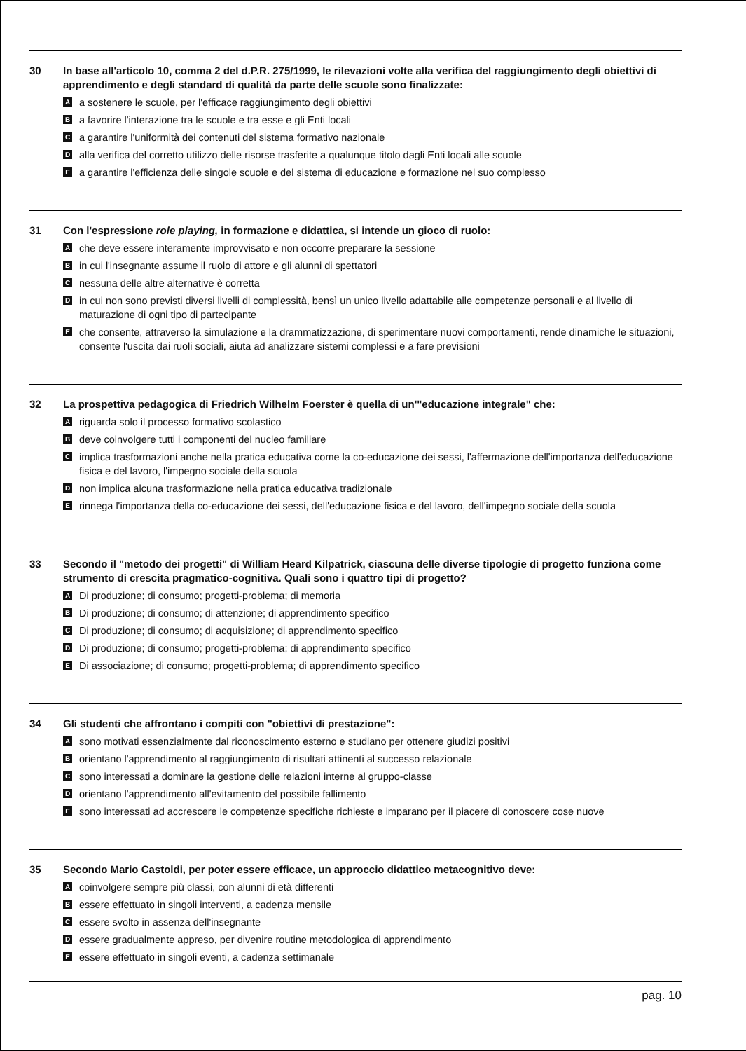30 In base all'articolo 10, comma 2 del d.P.R. 275/1999, le rilevazioni volte alla verifica del raggiungimento degli obiettivi di apprendimento e degli standard di qualità da parte delle scuole sono finalizzate:
Aa sostenere le scuole, per l'efficace raggiungimento degli obiettivi
Ba favorire l'interazione tra le scuole e tra esse e gli Enti locali
Ca garantire l'uniformità dei contenuti del sistema formativo nazionale
Dalla verifica del corretto utilizzo delle risorse trasferite a qualunque titolo dagli Enti locali alle scuole
Ea garantire l'efficienza delle singole scuole e del sistema di educazione e formazione nel suo complesso
31 Con l'espressione role playing, in formazione e didattica, si intende un gioco di ruolo:
Ache deve essere interamente improvvisato e non occorre preparare la sessione
Bin cui l'insegnante assume il ruolo di attore e gli alunni di spettatori
Cnessuna delle altre alternative è corretta
Din cui non sono previsti diversi livelli di complessità, bensì un unico livello adattabile alle competenze personali e al livello di maturazione di ogni tipo di partecipante
Eche consente, attraverso la simulazione e la drammatizzazione, di sperimentare nuovi comportamenti, rende dinamiche le situazioni, consente l'uscita dai ruoli sociali, aiuta ad analizzare sistemi complessi e a fare previsioni
32 La prospettiva pedagogica di Friedrich Wilhelm Foerster è quella di un'"educazione integrale" che:
Ariguarda solo il processo formativo scolastico
Bdeve coinvolgere tutti i componenti del nucleo familiare
Cimplica trasformazioni anche nella pratica educativa come la co-educazione dei sessi, l'affermazione dell'importanza dell'educazione fisica e del lavoro, l'impegno sociale della scuola
Dnon implica alcuna trasformazione nella pratica educativa tradizionale
Erinnega l'importanza della co-educazione dei sessi, dell'educazione fisica e del lavoro, dell'impegno sociale della scuola
33 Secondo il "metodo dei progetti" di William Heard Kilpatrick, ciascuna delle diverse tipologie di progetto funziona come strumento di crescita pragmatico-cognitiva. Quali sono i quattro tipi di progetto?
A Di produzione; di consumo; progetti-problema; di memoria
B Di produzione; di consumo; di attenzione; di apprendimento specifico
C Di produzione; di consumo; di acquisizione; di apprendimento specifico
D Di produzione; di consumo; progetti-problema; di apprendimento specifico
E Di associazione; di consumo; progetti-problema; di apprendimento specifico
34 Gli studenti che affrontano i compiti con "obiettivi di prestazione":
Asono motivati essenzialmente dal riconoscimento esterno e studiano per ottenere giudizi positivi
Borientano l'apprendimento al raggiungimento di risultati attinenti al successo relazionale
Csono interessati a dominare la gestione delle relazioni interne al gruppo-classe
Dorientano l'apprendimento all'evitamento del possibile fallimento
Esono interessati ad accrescere le competenze specifiche richieste e imparano per il piacere di conoscere cose nuove
35 Secondo Mario Castoldi, per poter essere efficace, un approccio didattico metacognitivo deve:
Acoinvolgere sempre più classi, con alunni di età differenti
Bessere effettuato in singoli interventi, a cadenza mensile
Cessere svolto in assenza dell'insegnante
Dessere gradualmente appreso, per divenire routine metodologica di apprendimento
Eessere effettuato in singoli eventi, a cadenza settimanale
pag. 10